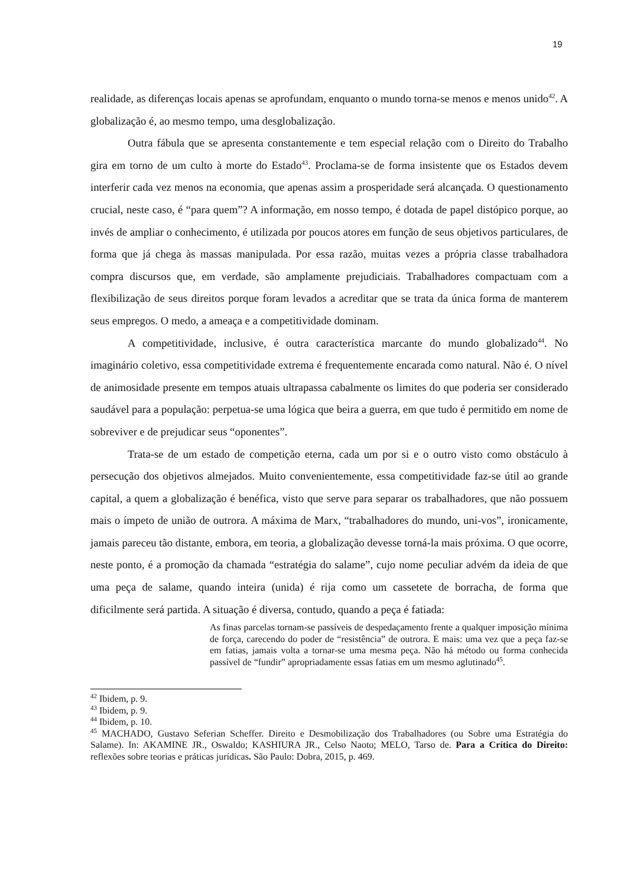19
realidade, as diferenças locais apenas se aprofundam, enquanto o mundo torna-se menos e menos unido<sup>42</sup>. A globalização é, ao mesmo tempo, uma desglobalização.
Outra fábula que se apresenta constantemente e tem especial relação com o Direito do Trabalho gira em torno de um culto à morte do Estado<sup>43</sup>. Proclama-se de forma insistente que os Estados devem interferir cada vez menos na economia, que apenas assim a prosperidade será alcançada. O questionamento crucial, neste caso, é “para quem”? A informação, em nosso tempo, é dotada de papel distópico porque, ao invés de ampliar o conhecimento, é utilizada por poucos atores em função de seus objetivos particulares, de forma que já chega às massas manipulada. Por essa razão, muitas vezes a própria classe trabalhadora compra discursos que, em verdade, são amplamente prejudiciais. Trabalhadores compactuam com a flexibilização de seus direitos porque foram levados a acreditar que se trata da única forma de manterem seus empregos. O medo, a ameaça e a competitividade dominam.
A competitividade, inclusive, é outra característica marcante do mundo globalizado<sup>44</sup>. No imaginário coletivo, essa competitividade extrema é frequentemente encarada como natural. Não é. O nível de animosidade presente em tempos atuais ultrapassa cabalmente os limites do que poderia ser considerado saudável para a população: perpetua-se uma lógica que beira a guerra, em que tudo é permitido em nome de sobreviver e de prejudicar seus “oponentes”.
Trata-se de um estado de competição eterna, cada um por si e o outro visto como obstáculo à persecução dos objetivos almejados. Muito convenientemente, essa competitividade faz-se útil ao grande capital, a quem a globalização é benéfica, visto que serve para separar os trabalhadores, que não possuem mais o ímpeto de união de outrora. A máxima de Marx, “trabalhadores do mundo, uni-vos”, ironicamente, jamais pareceu tão distante, embora, em teoria, a globalização devesse torná-la mais próxima. O que ocorre, neste ponto, é a promoção da chamada “estratégia do salame”, cujo nome peculiar advém da ideia de que uma peça de salame, quando inteira (unida) é rija como um cassetete de borracha, de forma que dificilmente será partida. A situação é diversa, contudo, quando a peça é fatiada:
As finas parcelas tornam-se passíveis de despedaçamento frente a qualquer imposição mínima de força, carecendo do poder de “resistência” de outrora. E mais: uma vez que a peça faz-se em fatias, jamais volta a tornar-se uma mesma peça. Não há método ou forma conhecida passível de “fundir” apropriadamente essas fatias em um mesmo aglutinado<sup>45</sup>.
<sup>42</sup> Ibidem, p. 9.
<sup>43</sup> Ibidem, p. 9.
<sup>44</sup> Ibidem, p. 10.
<sup>45</sup> MACHADO, Gustavo Seferian Scheffer. Direito e Desmobilização dos Trabalhadores (ou Sobre uma Estratégia do Salame). In: AKAMINE JR., Oswaldo; KASHIURA JR., Celso Naoto; MELO, Tarso de. Para a Crítica do Direito: reflexões sobre teorias e práticas jurídicas. São Paulo: Dobra, 2015, p. 469.